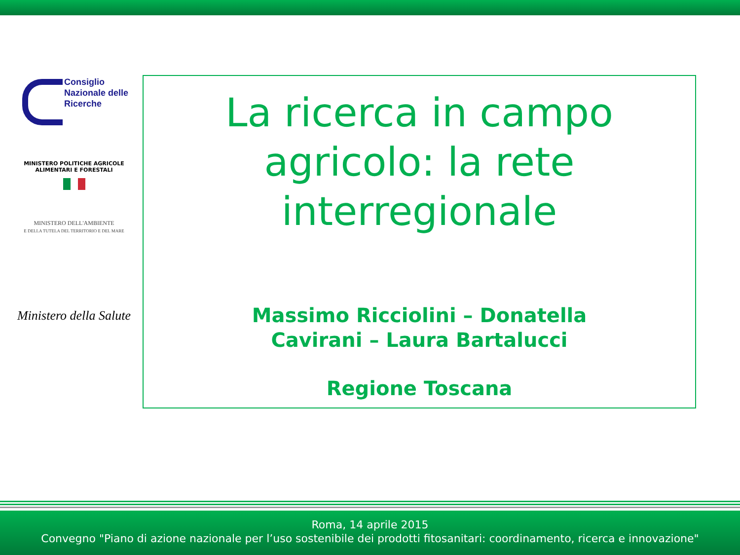Consiglio
Nazionale delle
Ricerche
MINISTERO POLITICHE AGRICOLE
ALIMENTARI E FORESTALI
MINISTERO DELL'AMBIENTE
E DELLA TUTELA DEL TERRITORIO E DEL MARE
Ministero della Salute
La ricerca in campo
agricolo: la rete
interregionale
Massimo Ricciolini – Donatella
Cavirani – Laura Bartalucci
Regione Toscana
Roma, 14 aprile 2015
Convegno "Piano di azione nazionale per l’uso sostenibile dei prodotti fitosanitari: coordinamento, ricerca e innovazione"